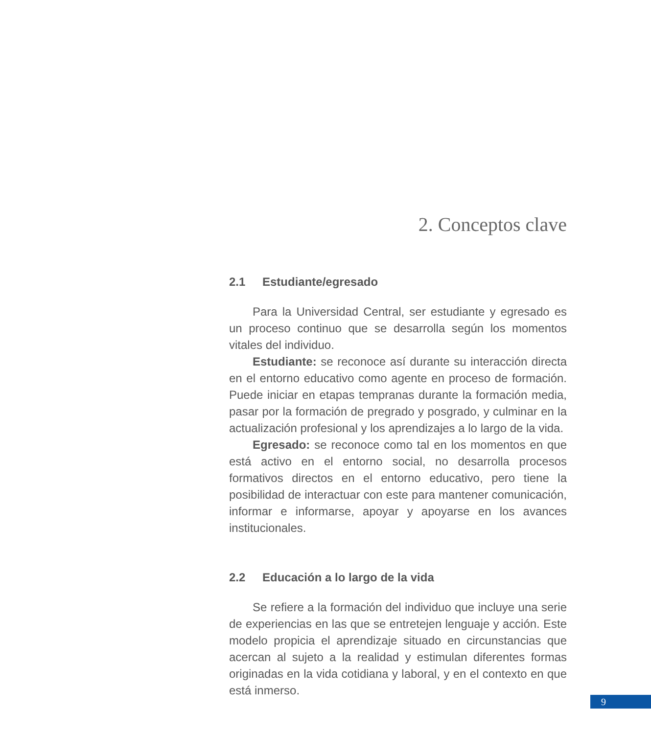2. Conceptos clave
2.1 Estudiante/egresado
Para la Universidad Central, ser estudiante y egresado es un proceso continuo que se desarrolla según los momentos vitales del individuo.
Estudiante: se reconoce así durante su interacción directa en el entorno educativo como agente en proceso de formación. Puede iniciar en etapas tempranas durante la formación media, pasar por la formación de pregrado y posgrado, y culminar en la actualización profesional y los aprendizajes a lo largo de la vida.
Egresado: se reconoce como tal en los momentos en que está activo en el entorno social, no desarrolla procesos formativos directos en el entorno educativo, pero tiene la posibilidad de interactuar con este para mantener comunicación, informar e informarse, apoyar y apoyarse en los avances institucionales.
2.2 Educación a lo largo de la vida
Se refiere a la formación del individuo que incluye una serie de experiencias en las que se entretejen lenguaje y acción. Este modelo propicia el aprendizaje situado en circunstancias que acercan al sujeto a la realidad y estimulan diferentes formas originadas en la vida cotidiana y laboral, y en el contexto en que está inmerso.
9